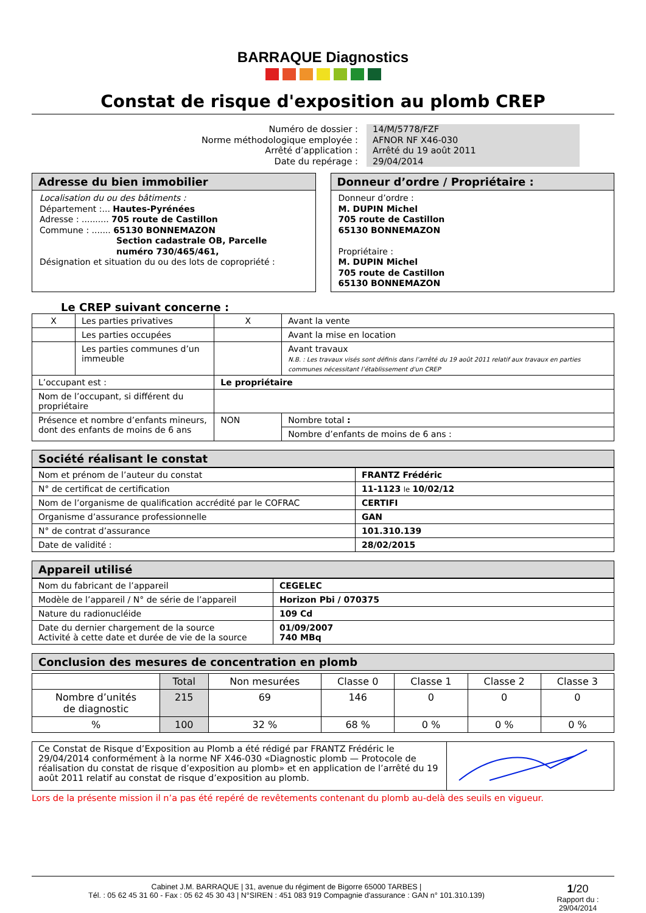BARRAQUE Diagnostics
Constat de risque d'exposition au plomb CREP
Numéro de dossier :
14/M/5778/FZF
Norme méthodologique employée :
AFNOR NF X46-030
Arrêté d’application :
Arrêté du 19 août 2011
Date du repérage :
29/04/2014
Adresse du bien immobilier
Localisation du ou des bâtiments :
Département :... Hautes-Pyrénées
Adresse : .......... 705 route de Castillon
Commune : ....... 65130 BONNEMAZON
Section cadastrale OB, Parcelle
numéro 730/465/461,
Désignation et situation du ou des lots de copropriété :
Donneur d’ordre / Propriétaire :
Donneur d’ordre :
M. DUPIN Michel
705 route de Castillon
65130 BONNEMAZON
Propriétaire :
M. DUPIN Michel
705 route de Castillon
65130 BONNEMAZON
Le CREP suivant concerne :
| X | Les parties privatives | X | Avant la vente |
| | Les parties occupées | | Avant la mise en location |
| | Les parties communes d’un immeuble | | Avant travaux N.B. : Les travaux visés sont définis dans l’arrêté du 19 août 2011 relatif aux travaux en parties communes nécessitant l’établissement d'un CREP |
| L’occupant est : | | Le propriétaire | |
| Nom de l’occupant, si différent du propriétaire | | | |
| Présence et nombre d’enfants mineurs, dont des enfants de moins de 6 ans | | NON | Nombre total : |
| | | | Nombre d’enfants de moins de 6 ans : |
Société réalisant le constat
| Nom et prénom de l’auteur du constat | FRANTZ Frédéric |
| N° de certificat de certification | 11-1123 le 10/02/12 |
| Nom de l’organisme de qualification accrédité par le COFRAC | CERTIFI |
| Organisme d’assurance professionnelle | GAN |
| N° de contrat d’assurance | 101.310.139 |
| Date de validité : | 28/02/2015 |
Appareil utilisé
| Nom du fabricant de l’appareil | CEGELEC |
| Modèle de l’appareil / N° de série de l’appareil | Horizon Pbi / 070375 |
| Nature du radionucléide | 109 Cd |
| Date du dernier chargement de la source Activité à cette date et durée de vie de la source | 01/09/2007 740 MBq |
Conclusion des mesures de concentration en plomb
| | Total | Non mesurées | Classe 0 | Classe 1 | Classe 2 | Classe 3 |
| --- | --- | --- | --- | --- | --- | --- |
| Nombre d’unités de diagnostic | 215 | 69 | 146 | 0 | 0 | 0 |
| % | 100 | 32 % | 68 % | 0 % | 0 % | 0 % |
| Ce Constat de Risque d’Exposition au Plomb a été rédigé par FRANTZ Frédéric le 29/04/2014 conformément à la norme NF X46-030 «Diagnostic plomb — Protocole de réalisation du constat de risque d’exposition au plomb» et en application de l’arrêté du 19 août 2011 relatif au constat de risque d’exposition au plomb. | |
Lors de la présente mission il n’a pas été repéré de revêtements contenant du plomb au-delà des seuils en vigueur.
Cabinet J.M. BARRAQUE | 31, avenue du régiment de Bigorre 65000 TARBES |
Tél. : 05 62 45 31 60 - Fax : 05 62 45 30 43 | N°SIREN : 451 083 919 Compagnie d'assurance : GAN n° 101.310.139)
1/20
Rapport du :
29/04/2014